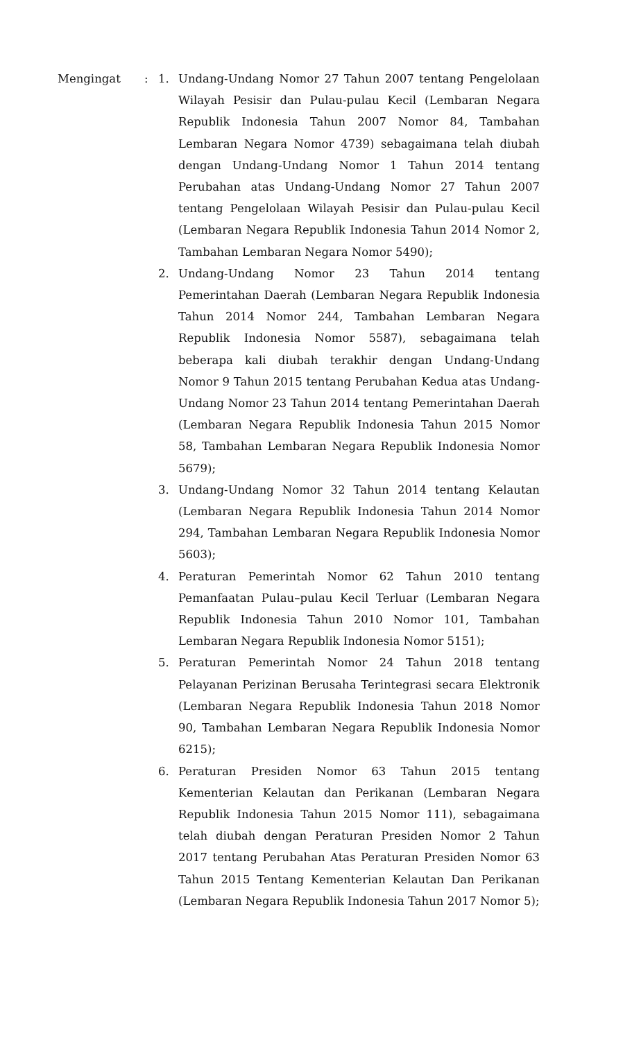Mengingat : 1. Undang-Undang Nomor 27 Tahun 2007 tentang Pengelolaan Wilayah Pesisir dan Pulau-pulau Kecil (Lembaran Negara Republik Indonesia Tahun 2007 Nomor 84, Tambahan Lembaran Negara Nomor 4739) sebagaimana telah diubah dengan Undang-Undang Nomor 1 Tahun 2014 tentang Perubahan atas Undang-Undang Nomor 27 Tahun 2007 tentang Pengelolaan Wilayah Pesisir dan Pulau-pulau Kecil (Lembaran Negara Republik Indonesia Tahun 2014 Nomor 2, Tambahan Lembaran Negara Nomor 5490);
2. Undang-Undang Nomor 23 Tahun 2014 tentang Pemerintahan Daerah (Lembaran Negara Republik Indonesia Tahun 2014 Nomor 244, Tambahan Lembaran Negara Republik Indonesia Nomor 5587), sebagaimana telah beberapa kali diubah terakhir dengan Undang-Undang Nomor 9 Tahun 2015 tentang Perubahan Kedua atas Undang-Undang Nomor 23 Tahun 2014 tentang Pemerintahan Daerah (Lembaran Negara Republik Indonesia Tahun 2015 Nomor 58, Tambahan Lembaran Negara Republik Indonesia Nomor 5679);
3. Undang-Undang Nomor 32 Tahun 2014 tentang Kelautan (Lembaran Negara Republik Indonesia Tahun 2014 Nomor 294, Tambahan Lembaran Negara Republik Indonesia Nomor 5603);
4. Peraturan Pemerintah Nomor 62 Tahun 2010 tentang Pemanfaatan Pulau–pulau Kecil Terluar (Lembaran Negara Republik Indonesia Tahun 2010 Nomor 101, Tambahan Lembaran Negara Republik Indonesia Nomor 5151);
5. Peraturan Pemerintah Nomor 24 Tahun 2018 tentang Pelayanan Perizinan Berusaha Terintegrasi secara Elektronik (Lembaran Negara Republik Indonesia Tahun 2018 Nomor 90, Tambahan Lembaran Negara Republik Indonesia Nomor 6215);
6. Peraturan Presiden Nomor 63 Tahun 2015 tentang Kementerian Kelautan dan Perikanan (Lembaran Negara Republik Indonesia Tahun 2015 Nomor 111), sebagaimana telah diubah dengan Peraturan Presiden Nomor 2 Tahun 2017 tentang Perubahan Atas Peraturan Presiden Nomor 63 Tahun 2015 Tentang Kementerian Kelautan Dan Perikanan (Lembaran Negara Republik Indonesia Tahun 2017 Nomor 5);